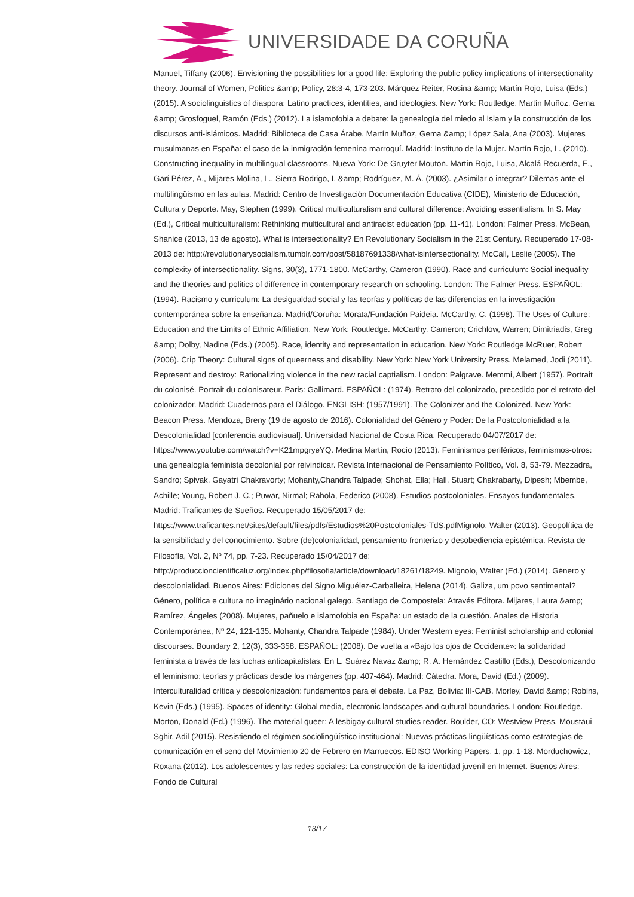UNIVERSIDADE DA CORUÑA
Manuel, Tiffany (2006). Envisioning the possibilities for a good life: Exploring the public policy implications of intersectionality theory. Journal of Women, Politics &amp; Policy, 28:3-4, 173-203. Márquez Reiter, Rosina &amp; Martín Rojo, Luisa (Eds.) (2015). A sociolinguistics of diaspora: Latino practices, identities, and ideologies. New York: Routledge. Martín Muñoz, Gema &amp; Grosfoguel, Ramón (Eds.) (2012). La islamofobia a debate: la genealogía del miedo al Islam y la construcción de los discursos anti-islámicos. Madrid: Biblioteca de Casa Árabe. Martín Muñoz, Gema &amp; López Sala, Ana (2003). Mujeres musulmanas en España: el caso de la inmigración femenina marroquí. Madrid: Instituto de la Mujer. Martín Rojo, L. (2010). Constructing inequality in multilingual classrooms. Nueva York: De Gruyter Mouton. Martín Rojo, Luisa, Alcalá Recuerda, E., Garí Pérez, A., Mijares Molina, L., Sierra Rodrigo, I. &amp; Rodríguez, M. Á. (2003). ¿Asimilar o integrar? Dilemas ante el multilingüismo en las aulas. Madrid: Centro de Investigación Documentación Educativa (CIDE), Ministerio de Educación, Cultura y Deporte. May, Stephen (1999). Critical multiculturalism and cultural difference: Avoiding essentialism. In S. May (Ed.), Critical multiculturalism: Rethinking multicultural and antiracist education (pp. 11-41). London: Falmer Press. McBean, Shanice (2013, 13 de agosto). What is intersectionality? En Revolutionary Socialism in the 21st Century. Recuperado 17-08-2013 de: http://revolutionarysocialism.tumblr.com/post/58187691338/what-isintersectionality. McCall, Leslie (2005). The complexity of intersectionality. Signs, 30(3), 1771-1800. McCarthy, Cameron (1990). Race and curriculum: Social inequality and the theories and politics of difference in contemporary research on schooling. London: The Falmer Press. ESPAÑOL: (1994). Racismo y curriculum: La desigualdad social y las teorías y políticas de las diferencias en la investigación contemporánea sobre la enseñanza. Madrid/Coruña: Morata/Fundación Paideia. McCarthy, C. (1998). The Uses of Culture: Education and the Limits of Ethnic Affiliation. New York: Routledge. McCarthy, Cameron; Crichlow, Warren; Dimitriadis, Greg &amp; Dolby, Nadine (Eds.) (2005). Race, identity and representation in education. New York: Routledge.McRuer, Robert (2006). Crip Theory: Cultural signs of queerness and disability. New York: New York University Press. Melamed, Jodi (2011). Represent and destroy: Rationalizing violence in the new racial captialism. London: Palgrave. Memmi, Albert (1957). Portrait du colonisé. Portrait du colonisateur. Paris: Gallimard. ESPAÑOL: (1974). Retrato del colonizado, precedido por el retrato del colonizador. Madrid: Cuadernos para el Diálogo. ENGLISH: (1957/1991). The Colonizer and the Colonized. New York: Beacon Press. Mendoza, Breny (19 de agosto de 2016). Colonialidad del Género y Poder: De la Postcolonialidad a la Descolonialidad [conferencia audiovisual]. Universidad Nacional de Costa Rica. Recuperado 04/07/2017 de: https://www.youtube.com/watch?v=K21mpgryeYQ. Medina Martín, Rocío (2013). Feminismos periféricos, feminismos-otros: una genealogía feminista decolonial por reivindicar. Revista Internacional de Pensamiento Político, Vol. 8, 53-79. Mezzadra, Sandro; Spivak, Gayatri Chakravorty; Mohanty,Chandra Talpade; Shohat, Ella; Hall, Stuart; Chakrabarty, Dipesh; Mbembe, Achille; Young, Robert J. C.; Puwar, Nirmal; Rahola, Federico (2008). Estudios postcoloniales. Ensayos fundamentales. Madrid: Traficantes de Sueños. Recuperado 15/05/2017 de: https://www.traficantes.net/sites/default/files/pdfs/Estudios%20Postcoloniales-TdS.pdfMignolo, Walter (2013). Geopolítica de la sensibilidad y del conocimiento. Sobre (de)colonialidad, pensamiento fronterizo y desobediencia epistémica. Revista de Filosofía, Vol. 2, Nº 74, pp. 7-23. Recuperado 15/04/2017 de: http://produccioncientificaluz.org/index.php/filosofia/article/download/18261/18249. Mignolo, Walter (Ed.) (2014). Género y descolonialidad. Buenos Aires: Ediciones del Signo.Miguélez-Carballeira, Helena (2014). Galiza, um povo sentimental? Género, política e cultura no imaginário nacional galego. Santiago de Compostela: Através Editora. Mijares, Laura &amp; Ramírez, Ángeles (2008). Mujeres, pañuelo e islamofobia en España: un estado de la cuestión. Anales de Historia Contemporánea, Nº 24, 121-135. Mohanty, Chandra Talpade (1984). Under Western eyes: Feminist scholarship and colonial discourses. Boundary 2, 12(3), 333-358. ESPAÑOL: (2008). De vuelta a «Bajo los ojos de Occidente»: la solidaridad feminista a través de las luchas anticapitalistas. En L. Suárez Navaz &amp; R. A. Hernández Castillo (Eds.), Descolonizando el feminismo: teorías y prácticas desde los márgenes (pp. 407-464). Madrid: Cátedra. Mora, David (Ed.) (2009). Interculturalidad crítica y descolonización: fundamentos para el debate. La Paz, Bolivia: III-CAB. Morley, David &amp; Robins, Kevin (Eds.) (1995). Spaces of identity: Global media, electronic landscapes and cultural boundaries. London: Routledge. Morton, Donald (Ed.) (1996). The material queer: A lesbigay cultural studies reader. Boulder, CO: Westview Press. Moustaui Sghir, Adil (2015). Resistiendo el régimen sociolingüístico institucional: Nuevas prácticas lingüísticas como estrategias de comunicación en el seno del Movimiento 20 de Febrero en Marruecos. EDISO Working Papers, 1, pp. 1-18. Morduchowicz, Roxana (2012). Los adolescentes y las redes sociales: La construcción de la identidad juvenil en Internet. Buenos Aires: Fondo de Cultural
13/17